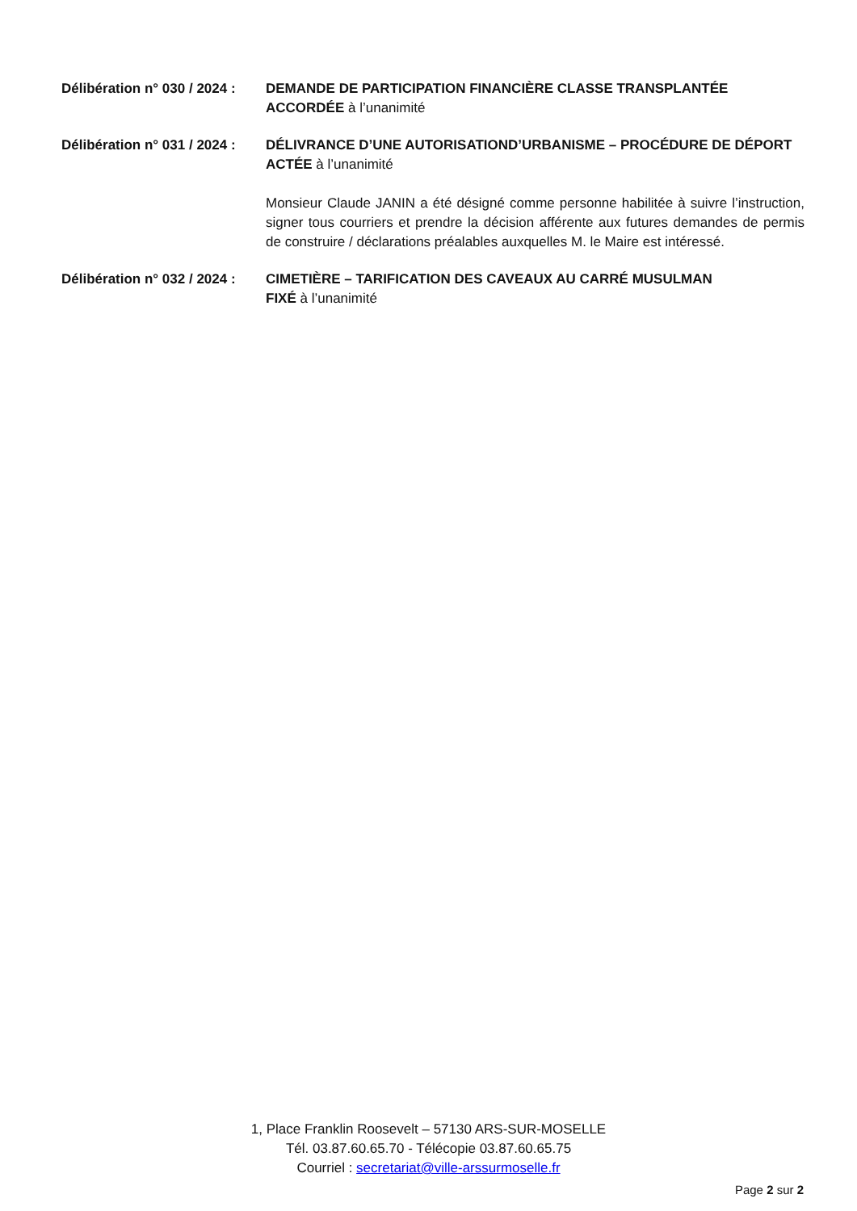Délibération n° 030 / 2024 :
DEMANDE DE PARTICIPATION FINANCIÈRE CLASSE TRANSPLANTÉE
ACCORDÉE à l’unanimité
Délibération n° 031 / 2024 :
DÉLIVRANCE D’UNE AUTORISATIOND’URBANISME – PROCÉDURE DE DÉPORT
ACTÉE à l’unanimité
Monsieur Claude JANIN a été désigné comme personne habilitée à suivre l’instruction, signer tous courriers et prendre la décision afférente aux futures demandes de permis de construire / déclarations préalables auxquelles M. le Maire est intéressé.
Délibération n° 032 / 2024 :
CIMETIÈRE – TARIFICATION DES CAVEAUX AU CARRÉ MUSULMAN
FIXÉ à l’unanimité
1, Place Franklin Roosevelt – 57130 ARS-SUR-MOSELLE
Tél. 03.87.60.65.70 - Télécopie 03.87.60.65.75
Courriel : secretariat@ville-arssurmoselle.fr
Page 2 sur 2